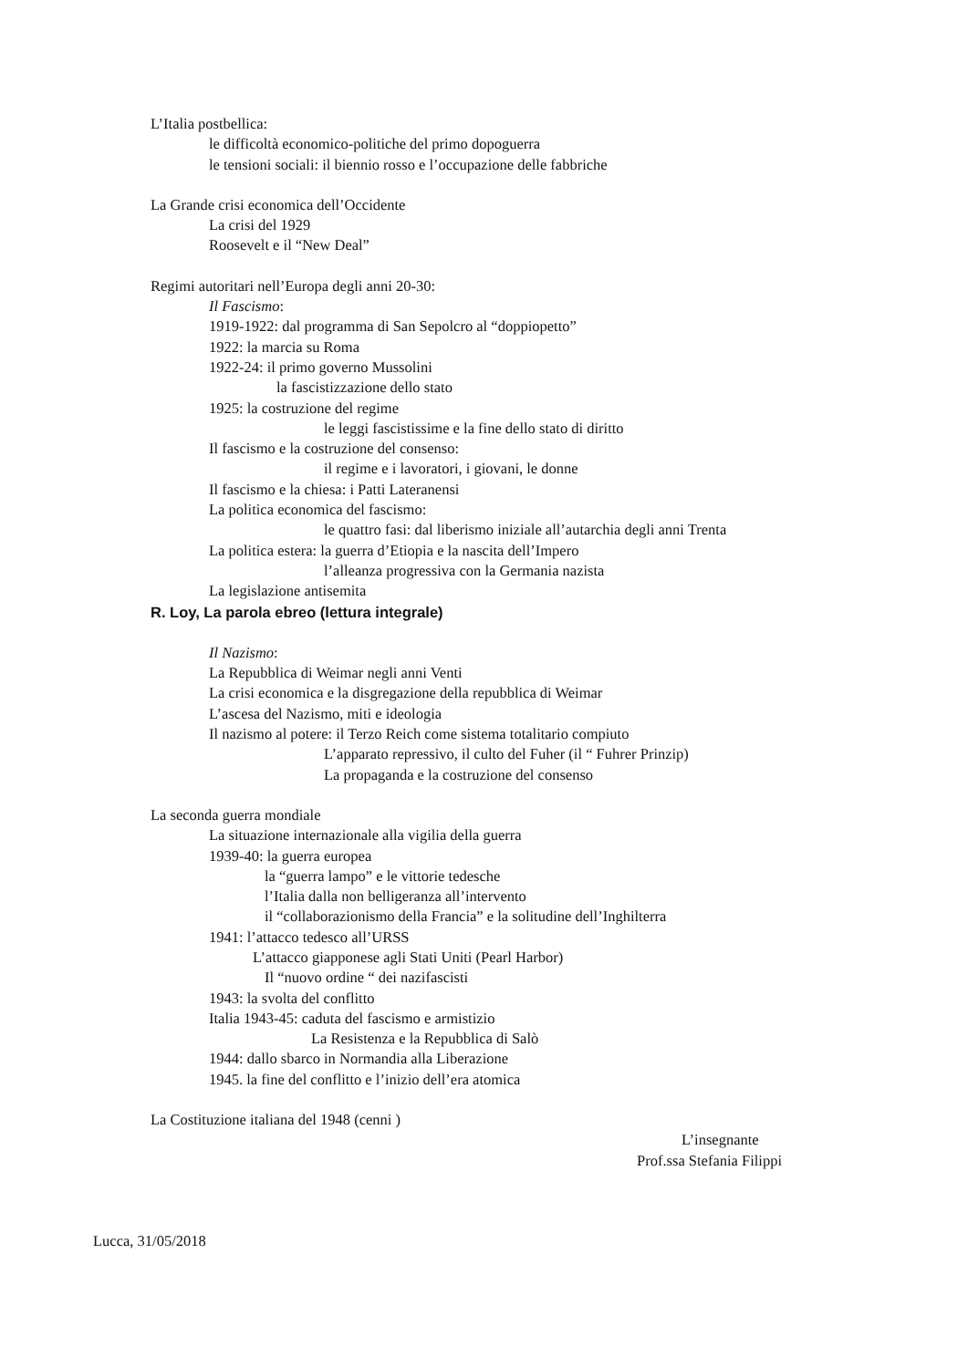L’Italia postbellica:
le difficoltà economico-politiche del primo dopoguerra
le tensioni sociali: il biennio rosso e l’occupazione delle fabbriche
La Grande crisi economica dell’Occidente
La crisi del 1929
Roosevelt e il “New Deal”
Regimi autoritari nell’Europa degli anni 20-30:
Il Fascismo:
1919-1922: dal programma di San Sepolcro al “doppiopetto”
1922: la marcia su Roma
1922-24: il primo governo Mussolini
la fascistizzazione dello stato
1925: la costruzione del regime
le leggi fascistissime e la fine dello stato di diritto
Il fascismo e la costruzione del consenso:
il regime e i lavoratori, i giovani, le donne
Il fascismo e la chiesa: i Patti Lateranensi
La politica economica del fascismo:
le quattro fasi: dal liberismo iniziale all’autarchia degli anni Trenta
La politica estera: la guerra d’Etiopia e la nascita dell’Impero
l’alleanza progressiva con la Germania nazista
La legislazione antisemita
R. Loy, La parola ebreo (lettura integrale)
Il Nazismo:
La Repubblica di Weimar negli anni Venti
La crisi economica e la disgregazione della repubblica di Weimar
L’ascesa del Nazismo, miti e ideologia
Il nazismo al potere: il Terzo Reich come sistema totalitario compiuto
L’apparato repressivo, il culto del Fuher (il “ Fuhrer Prinzip)
La propaganda e la costruzione del consenso
La seconda guerra mondiale
La situazione internazionale alla vigilia della guerra
1939-40: la guerra europea
la “guerra lampo” e le vittorie tedesche
l’Italia dalla non belligeranza all’intervento
il “collaborazionismo della Francia” e la solitudine dell’Inghilterra
1941: l’attacco tedesco all’URSS
L’attacco giapponese agli Stati Uniti (Pearl Harbor)
Il “nuovo ordine “ dei nazifascisti
1943: la svolta del conflitto
Italia 1943-45: caduta del fascismo e armistizio
La Resistenza e la Repubblica di Salò
1944: dallo sbarco in Normandia alla Liberazione
1945. la fine del conflitto e l’inizio dell’era atomica
La Costituzione italiana del 1948 (cenni )
L’insegnante
Prof.ssa Stefania Filippi
Lucca, 31/05/2018